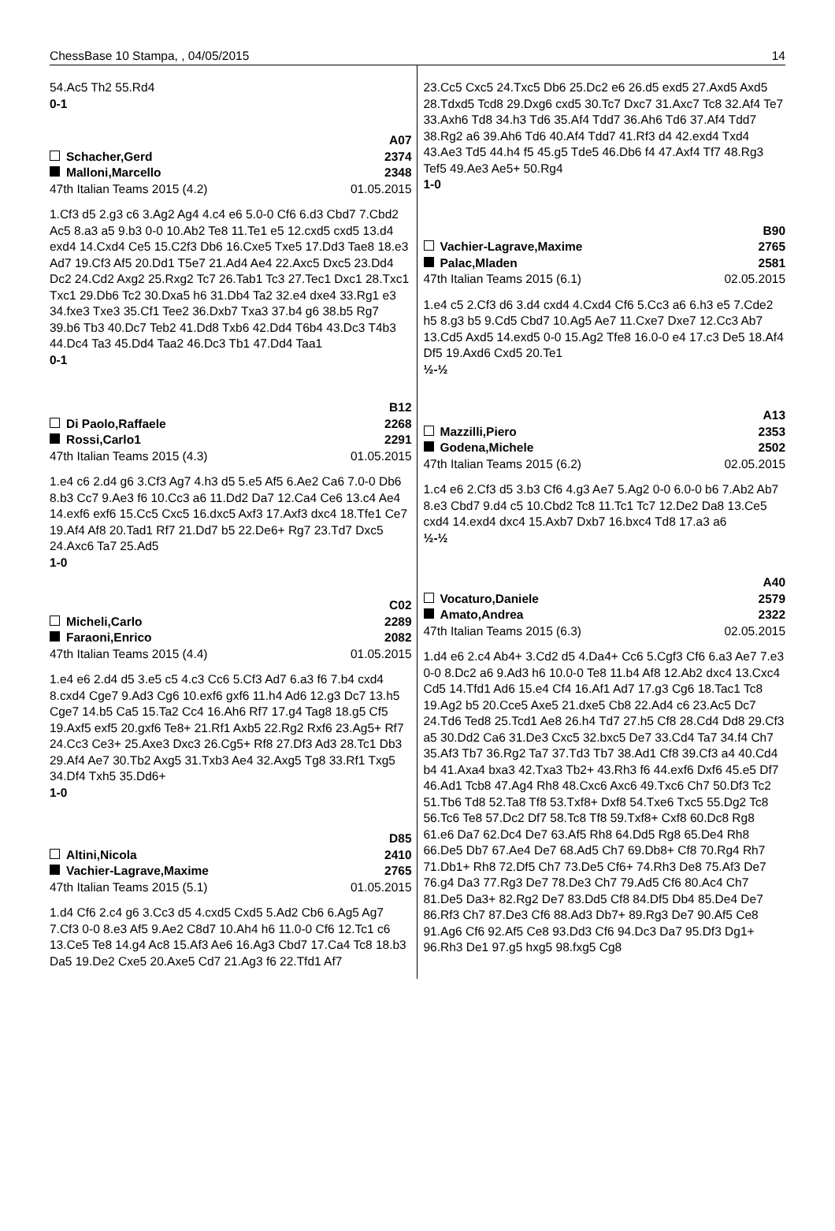ChessBase 10 Stampa, , 04/05/2015 14
54.Ac5 Th2 55.Rd4
0-1
A07
Schacher,Gerd 2374
Malloni,Marcello 2348
47th Italian Teams 2015 (4.2) 01.05.2015
1.Cf3 d5 2.g3 c6 3.Ag2 Ag4 4.c4 e6 5.0-0 Cf6 6.d3 Cbd7 7.Cbd2 Ac5 8.a3 a5 9.b3 0-0 10.Ab2 Te8 11.Te1 e5 12.cxd5 cxd5 13.d4 exd4 14.Cxd4 Ce5 15.C2f3 Db6 16.Cxe5 Txe5 17.Dd3 Tae8 18.e3 Ad7 19.Cf3 Af5 20.Dd1 T5e7 21.Ad4 Ae4 22.Axc5 Dxc5 23.Dd4 Dc2 24.Cd2 Axg2 25.Rxg2 Tc7 26.Tab1 Tc3 27.Tec1 Dxc1 28.Txc1 Txc1 29.Db6 Tc2 30.Dxa5 h6 31.Db4 Ta2 32.e4 dxe4 33.Rg1 e3 34.fxe3 Txe3 35.Cf1 Tee2 36.Dxb7 Txa3 37.b4 g6 38.b5 Rg7 39.b6 Tb3 40.Dc7 Teb2 41.Dd8 Txb6 42.Dd4 T6b4 43.Dc3 T4b3 44.Dc4 Ta3 45.Dd4 Taa2 46.Dc3 Tb1 47.Dd4 Taa1
0-1
B12
Di Paolo,Raffaele 2268
Rossi,Carlo1 2291
47th Italian Teams 2015 (4.3) 01.05.2015
1.e4 c6 2.d4 g6 3.Cf3 Ag7 4.h3 d5 5.e5 Af5 6.Ae2 Ca6 7.0-0 Db6 8.b3 Cc7 9.Ae3 f6 10.Cc3 a6 11.Dd2 Da7 12.Ca4 Ce6 13.c4 Ae4 14.exf6 exf6 15.Cc5 Cxc5 16.dxc5 Axf3 17.Axf3 dxc4 18.Tfe1 Ce7 19.Af4 Af8 20.Tad1 Rf7 21.Dd7 b5 22.De6+ Rg7 23.Td7 Dxc5 24.Axc6 Ta7 25.Ad5
1-0
C02
Micheli,Carlo 2289
Faraoni,Enrico 2082
47th Italian Teams 2015 (4.4) 01.05.2015
1.e4 e6 2.d4 d5 3.e5 c5 4.c3 Cc6 5.Cf3 Ad7 6.a3 f6 7.b4 cxd4 8.cxd4 Cge7 9.Ad3 Cg6 10.exf6 gxf6 11.h4 Ad6 12.g3 Dc7 13.h5 Cge7 14.b5 Ca5 15.Ta2 Cc4 16.Ah6 Rf7 17.g4 Tag8 18.g5 Cf5 19.Axf5 exf5 20.gxf6 Te8+ 21.Rf1 Axb5 22.Rg2 Rxf6 23.Ag5+ Rf7 24.Cc3 Ce3+ 25.Axe3 Dxc3 26.Cg5+ Rf8 27.Df3 Ad3 28.Tc1 Db3 29.Af4 Ae7 30.Tb2 Axg5 31.Txb3 Ae4 32.Axg5 Tg8 33.Rf1 Txg5 34.Df4 Txh5 35.Dd6+
1-0
D85
Altini,Nicola 2410
Vachier-Lagrave,Maxime 2765
47th Italian Teams 2015 (5.1) 01.05.2015
1.d4 Cf6 2.c4 g6 3.Cc3 d5 4.cxd5 Cxd5 5.Ad2 Cb6 6.Ag5 Ag7 7.Cf3 0-0 8.e3 Af5 9.Ae2 C8d7 10.Ah4 h6 11.0-0 Cf6 12.Tc1 c6 13.Ce5 Te8 14.g4 Ac8 15.Af3 Ae6 16.Ag3 Cbd7 17.Ca4 Tc8 18.b3 Da5 19.De2 Cxe5 20.Axe5 Cd7 21.Ag3 f6 22.Tfd1 Af7
23.Cc5 Cxc5 24.Txc5 Db6 25.Dc2 e6 26.d5 exd5 27.Axd5 Axd5 28.Tdxd5 Tcd8 29.Dxg6 cxd5 30.Tc7 Dxc7 31.Axc7 Tc8 32.Af4 Te7 33.Axh6 Td8 34.h3 Td6 35.Af4 Tdd7 36.Ah6 Td6 37.Af4 Tdd7 38.Rg2 a6 39.Ah6 Td6 40.Af4 Tdd7 41.Rf3 d4 42.exd4 Txd4 43.Ae3 Td5 44.h4 f5 45.g5 Tde5 46.Db6 f4 47.Axf4 Tf7 48.Rg3 Tef5 49.Ae3 Ae5+ 50.Rg4
1-0
B90
Vachier-Lagrave,Maxime 2765
Palac,Mladen 2581
47th Italian Teams 2015 (6.1) 02.05.2015
1.e4 c5 2.Cf3 d6 3.d4 cxd4 4.Cxd4 Cf6 5.Cc3 a6 6.h3 e5 7.Cde2 h5 8.g3 b5 9.Cd5 Cbd7 10.Ag5 Ae7 11.Cxe7 Dxe7 12.Cc3 Ab7 13.Cd5 Axd5 14.exd5 0-0 15.Ag2 Tfe8 16.0-0 e4 17.c3 De5 18.Af4 Df5 19.Axd6 Cxd5 20.Te1
½-½
A13
Mazzilli,Piero 2353
Godena,Michele 2502
47th Italian Teams 2015 (6.2) 02.05.2015
1.c4 e6 2.Cf3 d5 3.b3 Cf6 4.g3 Ae7 5.Ag2 0-0 6.0-0 b6 7.Ab2 Ab7 8.e3 Cbd7 9.d4 c5 10.Cbd2 Tc8 11.Tc1 Tc7 12.De2 Da8 13.Ce5 cxd4 14.exd4 dxc4 15.Axb7 Dxb7 16.bxc4 Td8 17.a3 a6
½-½
A40
Vocaturo,Daniele 2579
Amato,Andrea 2322
47th Italian Teams 2015 (6.3) 02.05.2015
1.d4 e6 2.c4 Ab4+ 3.Cd2 d5 4.Da4+ Cc6 5.Cgf3 Cf6 6.a3 Ae7 7.e3 0-0 8.Dc2 a6 9.Ad3 h6 10.0-0 Te8 11.b4 Af8 12.Ab2 dxc4 13.Cxc4 Cd5 14.Tfd1 Ad6 15.e4 Cf4 16.Af1 Ad7 17.g3 Cg6 18.Tac1 Tc8 19.Ag2 b5 20.Cce5 Axe5 21.dxe5 Cb8 22.Ad4 c6 23.Ac5 Dc7 24.Td6 Ted8 25.Tcd1 Ae8 26.h4 Td7 27.h5 Cf8 28.Cd4 Dd8 29.Cf3 a5 30.Dd2 Ca6 31.De3 Cxc5 32.bxc5 De7 33.Cd4 Ta7 34.f4 Ch7 35.Af3 Tb7 36.Rg2 Ta7 37.Td3 Tb7 38.Ad1 Cf8 39.Cf3 a4 40.Cd4 b4 41.Axa4 bxa3 42.Txa3 Tb2+ 43.Rh3 f6 44.exf6 Dxf6 45.e5 Df7 46.Ad1 Tcb8 47.Ag4 Rh8 48.Cxc6 Axc6 49.Txc6 Ch7 50.Df3 Tc2 51.Tb6 Td8 52.Ta8 Tf8 53.Txf8+ Dxf8 54.Txe6 Txc5 55.Dg2 Tc8 56.Tc6 Te8 57.Dc2 Df7 58.Tc8 Tf8 59.Txf8+ Cxf8 60.Dc8 Rg8 61.e6 Da7 62.Dc4 De7 63.Af5 Rh8 64.Dd5 Rg8 65.De4 Rh8 66.De5 Db7 67.Ae4 De7 68.Ad5 Ch7 69.Db8+ Cf8 70.Rg4 Rh7 71.Db1+ Rh8 72.Df5 Ch7 73.De5 Cf6+ 74.Rh3 De8 75.Af3 De7 76.g4 Da3 77.Rg3 De7 78.De3 Ch7 79.Ad5 Cf6 80.Ac4 Ch7 81.De5 Da3+ 82.Rg2 De7 83.Dd5 Cf8 84.Df5 Db4 85.De4 De7 86.Rf3 Ch7 87.De3 Cf6 88.Ad3 Db7+ 89.Rg3 De7 90.Af5 Ce8 91.Ag6 Cf6 92.Af5 Ce8 93.Dd3 Cf6 94.Dc3 Da7 95.Df3 Dg1+ 96.Rh3 De1 97.g5 hxg5 98.fxg5 Cg8